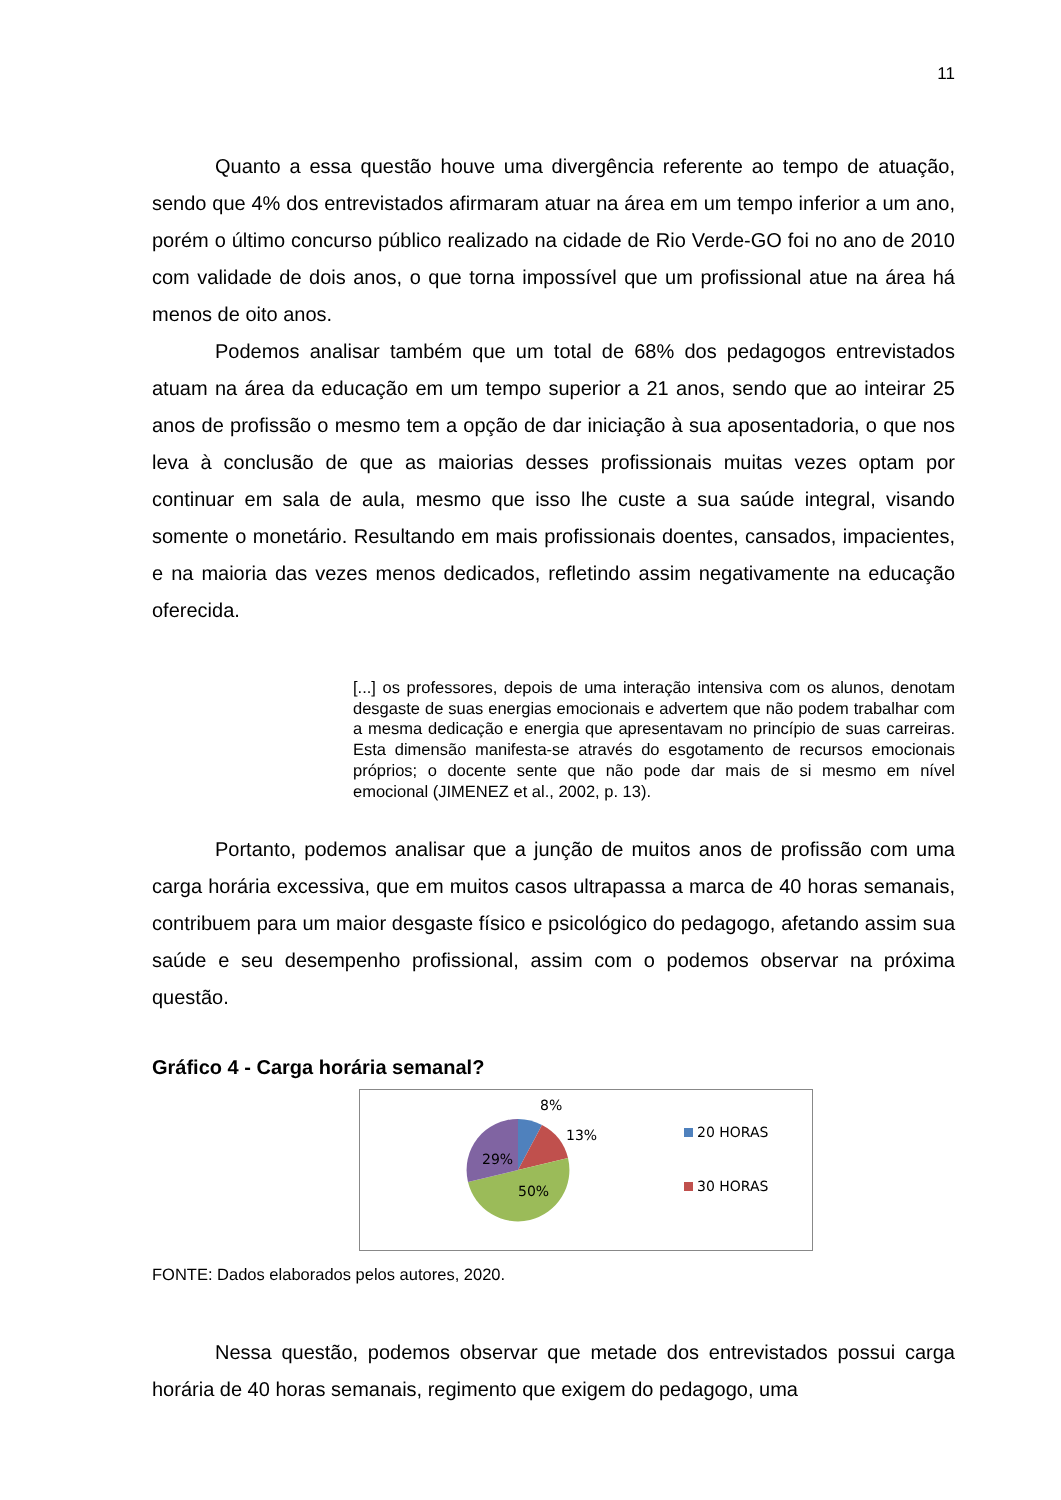11
Quanto a essa questão houve uma divergência referente ao tempo de atuação, sendo que 4% dos entrevistados afirmaram atuar na área em um tempo inferior a um ano, porém o último concurso público realizado na cidade de Rio Verde-GO foi no ano de 2010 com validade de dois anos, o que torna impossível que um profissional atue na área há menos de oito anos.
Podemos analisar também que um total de 68% dos pedagogos entrevistados atuam na área da educação em um tempo superior a 21 anos, sendo que ao inteirar 25 anos de profissão o mesmo tem a opção de dar iniciação à sua aposentadoria, o que nos leva à conclusão de que as maiorias desses profissionais muitas vezes optam por continuar em sala de aula, mesmo que isso lhe custe a sua saúde integral, visando somente o monetário. Resultando em mais profissionais doentes, cansados, impacientes, e na maioria das vezes menos dedicados, refletindo assim negativamente na educação oferecida.
[...] os professores, depois de uma interação intensiva com os alunos, denotam desgaste de suas energias emocionais e advertem que não podem trabalhar com a mesma dedicação e energia que apresentavam no princípio de suas carreiras. Esta dimensão manifesta-se através do esgotamento de recursos emocionais próprios; o docente sente que não pode dar mais de si mesmo em nível emocional (JIMENEZ et al., 2002, p. 13).
Portanto, podemos analisar que a junção de muitos anos de profissão com uma carga horária excessiva, que em muitos casos ultrapassa a marca de 40 horas semanais, contribuem para um maior desgaste físico e psicológico do pedagogo, afetando assim sua saúde e seu desempenho profissional, assim com o podemos observar na próxima questão.
Gráfico 4 - Carga horária semanal?
8%
13%
29%
50%
20 HORAS
30 HORAS
FONTE: Dados elaborados pelos autores, 2020.
Nessa questão, podemos observar que metade dos entrevistados possui carga horária de 40 horas semanais, regimento que exigem do pedagogo, uma